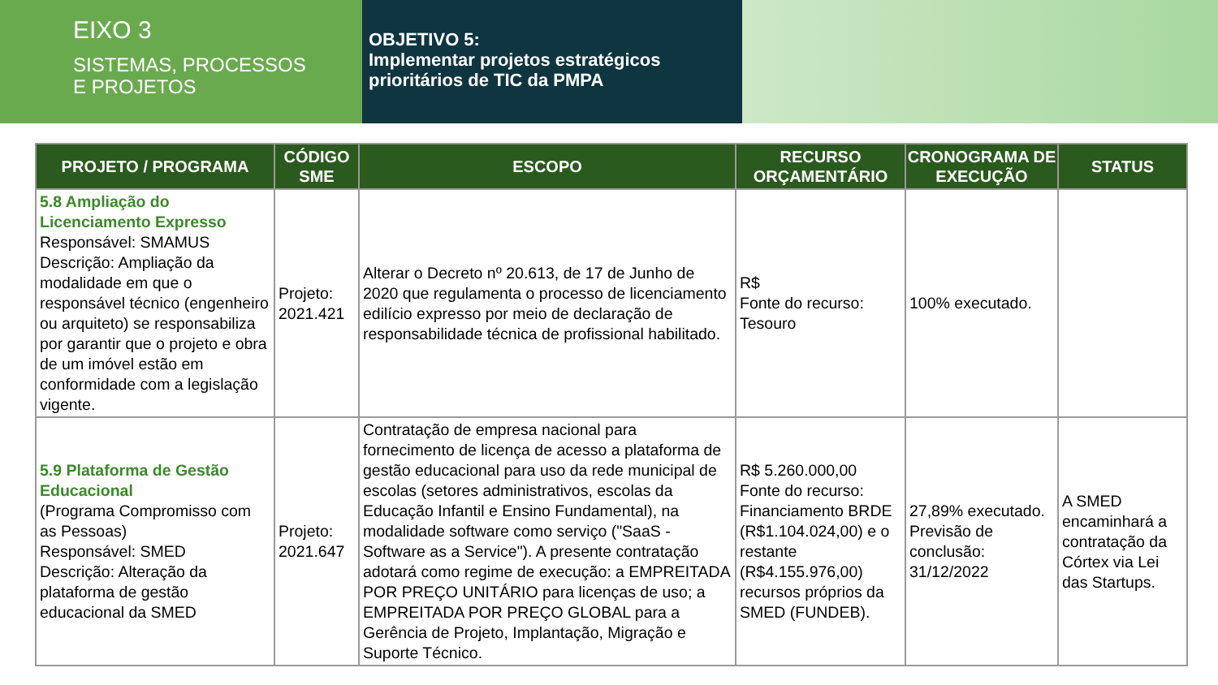EIXO 3
SISTEMAS, PROCESSOS
E PROJETOS
OBJETIVO 5:
Implementar projetos estratégicos prioritários de TIC da PMPA
| PROJETO / PROGRAMA | CÓDIGO SME | ESCOPO | RECURSO ORÇAMENTÁRIO | CRONOGRAMA DE EXECUÇÃO | STATUS |
| --- | --- | --- | --- | --- | --- |
| 5.8 Ampliação do Licenciamento Expresso Responsável: SMAMUS Descrição: Ampliação da modalidade em que o responsável técnico (engenheiro ou arquiteto) se responsabiliza por garantir que o projeto e obra de um imóvel estão em conformidade com a legislação vigente. | Projeto: 2021.421 | Alterar o Decreto nº 20.613, de 17 de Junho de 2020 que regulamenta o processo de licenciamento edilício expresso por meio de declaração de responsabilidade técnica de profissional habilitado. | R$ Fonte do recurso: Tesouro | 100% executado. | |
| 5.9 Plataforma de Gestão Educacional (Programa Compromisso com as Pessoas) Responsável: SMED Descrição: Alteração da plataforma de gestão educacional da SMED | Projeto: 2021.647 | Contratação de empresa nacional para fornecimento de licença de acesso a plataforma de gestão educacional para uso da rede municipal de escolas (setores administrativos, escolas da Educação Infantil e Ensino Fundamental), na modalidade software como serviço ("SaaS - Software as a Service"). A presente contratação adotará como regime de execução: a EMPREITADA POR PREÇO UNITÁRIO para licenças de uso; a EMPREITADA POR PREÇO GLOBAL para a Gerência de Projeto, Implantação, Migração e Suporte Técnico. | R$ 5.260.000,00 Fonte do recurso: Financiamento BRDE (R$1.104.024,00) e o restante (R$4.155.976,00) recursos próprios da SMED (FUNDEB). | 27,89% executado. Previsão de conclusão: 31/12/2022 | A SMED encaminhará a contratação da Córtex via Lei das Startups. |